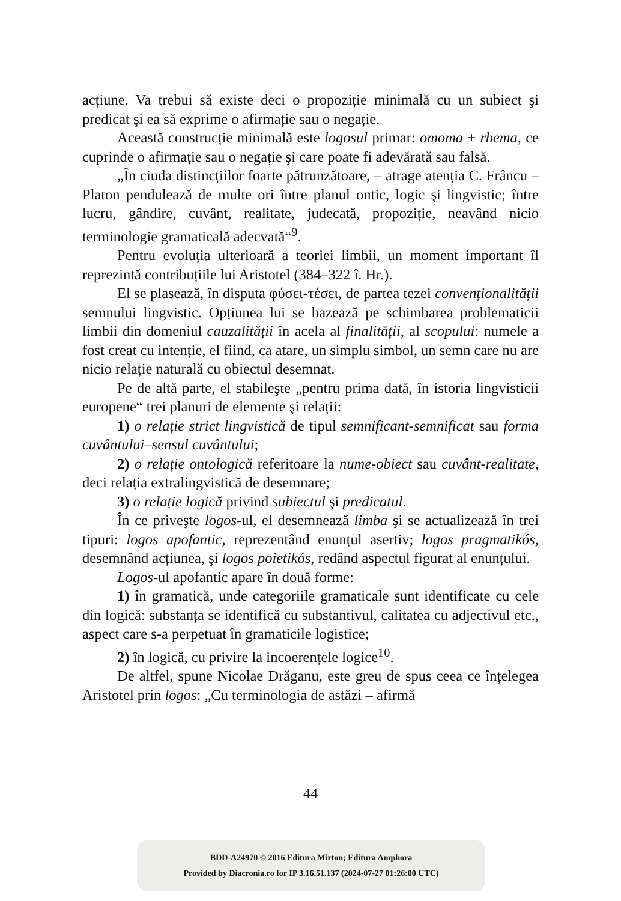acțiune. Va trebui să existe deci o propoziție minimală cu un subiect şi predicat şi ea să exprime o afirmație sau o negație.
Această construcție minimală este logosul primar: omoma + rhema, ce cuprinde o afirmație sau o negație şi care poate fi adevărată sau falsă.
„În ciuda distincțiilor foarte pătrunzătoare, – atrage atenția C. Frâncu – Platon pendulează de multe ori între planul ontic, logic şi lingvistic; între lucru, gândire, cuvânt, realitate, judecată, propoziție, neavând nicio terminologie gramaticală adecvată“<sup>9</sup>.
Pentru evoluția ulterioară a teoriei limbii, un moment important îl reprezintă contribuțiile lui Aristotel (384–322 î. Hr.).
El se plasează, în disputa φύσει-τέσει, de partea tezei convenționalității semnului lingvistic. Opțiunea lui se bazează pe schimbarea problematicii limbii din domeniul cauzalității în acela al finalității, al scopului: numele a fost creat cu intenție, el fiind, ca atare, un simplu simbol, un semn care nu are nicio relație naturală cu obiectul desemnat.
Pe de altă parte, el stabileşte „pentru prima dată, în istoria lingvisticii europene“ trei planuri de elemente şi relații:
1) o relație strict lingvistică de tipul semnificant-semnificat sau forma cuvântului–sensul cuvântului;
2) o relație ontologică referitoare la nume-obiect sau cuvânt-realitate, deci relația extralingvistică de desemnare;
3) o relație logică privind subiectul şi predicatul.
În ce priveşte logos-ul, el desemnează limba şi se actualizează în trei tipuri: logos apofantic, reprezentând enunțul asertiv; logos pragmatikós, desemnând acțiunea, şi logos poietikós, redând aspectul figurat al enunțului.
Logos-ul apofantic apare în două forme:
1) în gramatică, unde categoriile gramaticale sunt identificate cu cele din logică: substanța se identifică cu substantivul, calitatea cu adjectivul etc., aspect care s-a perpetuat în gramaticile logistice;
2) în logică, cu privire la incoerențele logice<sup>10</sup>.
De altfel, spune Nicolae Drăganu, este greu de spus ceea ce înțelegea Aristotel prin logos: „Cu terminologia de astăzi – afirmă
44
BDD-A24970 © 2016 Editura Mirton; Editura Amphora
Provided by Diacronia.ro for IP 3.16.51.137 (2024-07-27 01:26:00 UTC)